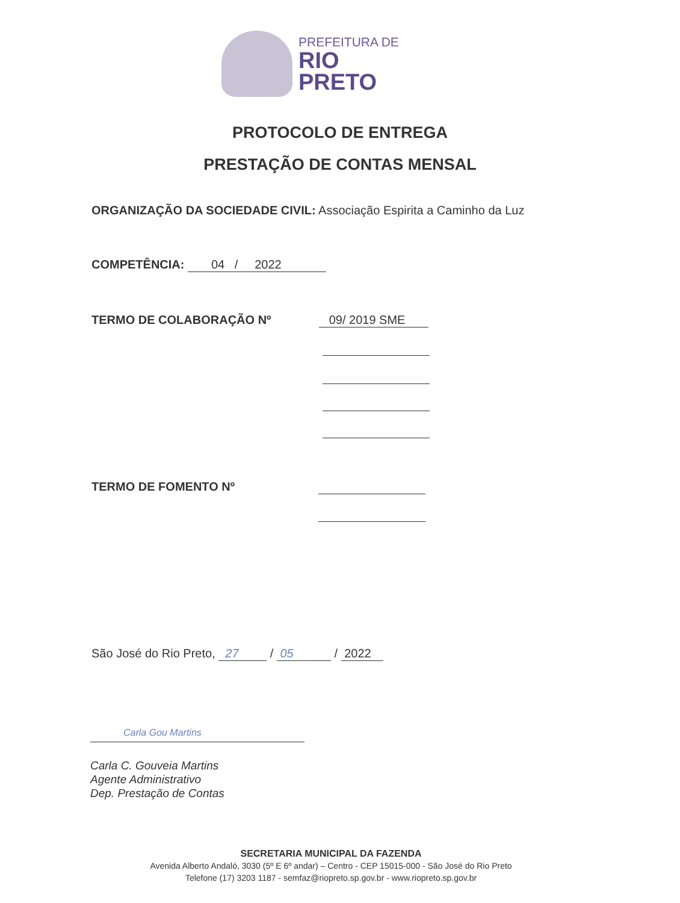PREFEITURA DE
RIO PRETO
PROTOCOLO DE ENTREGA
PRESTAÇÃO DE CONTAS MENSAL
ORGANIZAÇÃO DA SOCIEDADE CIVIL: Associação Espirita a Caminho da Luz
COMPETÊNCIA: 04 / 2022
TERMO DE COLABORAÇÃO Nº 09/ 2019 SME
TERMO DE FOMENTO Nº
São José do Rio Preto, 27 / 05 / 2022
Carla Gou Martins
Carla C. Gouveia Martins
Agente Administrativo
Dep. Prestação de Contas
SECRETARIA MUNICIPAL DA FAZENDA
Avenida Alberto Andaló, 3030 (5º E 6º andar) – Centro - CEP 15015-000 - São José do Rio Preto
Telefone (17) 3203 1187 - semfaz@riopreto.sp.gov.br - www.riopreto.sp.gov.br